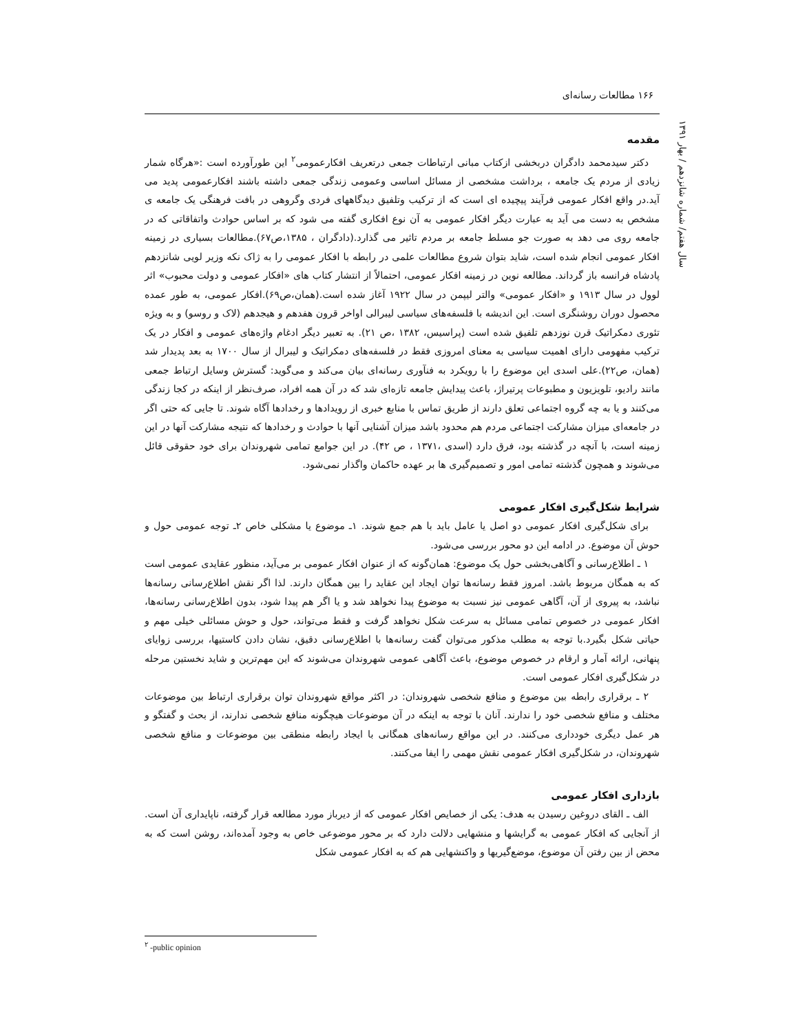۱۶۶ مطالعات رسانه‌ای
سال هفتم/ شماره شانزدهم / بهار ۱۳۹۱
مقدمه
دکتر سیدمحمد دادگران دربخشی ازکتاب مبانی ارتباطات جمعی درتعریف افکارعمومی<sup>۲</sup> این طورآورده است :«هرگاه شمار زیادی از مردم یک جامعه ، برداشت مشخصی از مسائل اساسی وعمومی زندگی جمعی داشته باشند افکارعمومی پدید می آید.در واقع افکار عمومی فرآیند پیچیده ای است که از ترکیب وتلفیق دیدگاههای فردی وگروهی در بافت فرهنگی یک جامعه ی مشخص به دست می آید به عبارت دیگر افکار عمومی به آن نوع افکاری گفته می شود که بر اساس حوادث واتفاقاتی که در جامعه روی می دهد به صورت جو مسلط جامعه بر مردم تاثیر می گذارد.(دادگران ، ۱۳۸۵،ص۶۷).مطالعات بسیاری در زمینه افکار عمومی انجام شده است، شاید بتوان شروع مطالعات علمی در رابطه با افکار عمومی را به ژاک نکه وزیر لویی شانزدهم پادشاه فرانسه باز گرداند. مطالعه نوین در زمینه افکار عمومی، احتمالاً از انتشار کتاب های «افکار عمومی و دولت محبوب» اثر لوول در سال ۱۹۱۳ و «افکار عمومی» والتر لیپمن در سال ۱۹۲۲ آغاز شده است.(همان،ص۶۹).افکار عمومی، به طور عمده محصول دوران روشنگری است. این اندیشه با فلسفه‌های سیاسی لیبرالی اواخر قرون هفدهم و هیجدهم (لاک و روسو) و به ویژه تئوری دمکراتیک قرن نوزدهم تلفیق شده است (پراسیس، ۱۳۸۲ ،ص ۲۱). به تعبیر دیگر ادغام واژه‌های عمومی و افکار در یک ترکیب مفهومی دارای اهمیت سیاسی به معنای امروزی فقط در فلسفه‌های دمکراتیک و لیبرال از سال ۱۷۰۰ به بعد پدیدار شد (همان، ص۲۲).علی اسدی این موضوع را با رویکرد به فنآوری رسانه‌ای بیان می‌کند و می‌گوید: گسترش وسایل ارتباط جمعی مانند رادیو، تلویزیون و مطبوعات پرتیراژ، باعث پیدایش جامعه تازه‌ای شد که در آن همه افراد، صرف‌نظر از اینکه در کجا زندگی می‌کنند و یا به چه گروه اجتماعی تعلق دارند از طریق تماس با منابع خبری از رویدادها و رخدادها آگاه شوند. تا جایی که حتی اگر در جامعه‌ای میزان مشارکت اجتماعی مردم هم محدود باشد میزان آشنایی آنها با حوادث و رخدادها که نتیجه مشارکت آنها در این زمینه است، با آنچه در گذشته بود، فرق دارد (اسدی ،۱۳۷۱ ، ص ۴۲). در این جوامع تمامی شهروندان برای خود حقوقی قائل می‌شوند و همچون گذشته تمامی امور و تصمیم‌گیری ها بر عهده حاکمان واگذار نمی‌شود.
شرایط شکل‌گیری افکار عمومی
برای شکل‌گیری افکار عمومی دو اصل یا عامل باید با هم جمع شوند. ۱ـ موضوع یا مشکلی خاص ۲ـ توجه عمومی حول و حوش آن موضوع. در ادامه این دو محور بررسی می‌شود.
۱ ـ اطلاع‌رسانی و آگاهی‌بخشی حول یک موضوع: همان‌گونه که از عنوان افکار عمومی بر می‌آید، منظور عقایدی عمومی است که به همگان مربوط باشد. امروز فقط رسانه‌ها توان ایجاد این عقاید را بین همگان دارند. لذا اگر نقش اطلاع‌رسانی رسانه‌ها نباشد، به پیروی از آن، آگاهی عمومی نیز نسبت به موضوع پیدا نخواهد شد و یا اگر هم پیدا شود، بدون اطلاع‌رسانی رسانه‌ها، افکار عمومی در خصوص تمامی مسائل به سرعت شکل نخواهد گرفت و فقط می‌تواند، حول و حوش مسائلی خیلی مهم و حیاتی شکل بگیرد.با توجه به مطلب مذکور می‌توان گفت رسانه‌ها با اطلاع‌رسانی دقیق، نشان دادن کاستیها، بررسی زوایای پنهانی، ارائه آمار و ارقام در خصوص موضوع، باعث آگاهی عمومی شهروندان می‌شوند که این مهم‌ترین و شاید نخستین مرحله در شکل‌گیری افکار عمومی است.
۲ ـ برقراری رابطه بین موضوع و منافع شخصی شهروندان: در اکثر مواقع شهروندان توان برقراری ارتباط بین موضوعات مختلف و منافع شخصی خود را ندارند. آنان با توجه به اینکه در آن موضوعات هیچگونه منافع شخصی ندارند، از بحث و گفتگو و هر عمل دیگری خودداری می‌کنند. در این مواقع رسانه‌های همگانی با ایجاد رابطه منطقی بین موضوعات و منافع شخصی شهروندان، در شکل‌گیری افکار عمومی نقش مهمی را ایفا می‌کنند.
بازداری افکار عمومی
الف ـ القای دروغین رسیدن به هدف: یکی از خصایص افکار عمومی که از دیرباز مورد مطالعه قرار گرفته، ناپایداری آن است. از آنجایی که افکار عمومی به گرایشها و منشهایی دلالت دارد که بر محور موضوعی خاص به وجود آمده‌اند، روشن است که به محض از بین رفتن آن موضوع، موضع‌گیریها و واکنشهایی هم که به افکار عمومی شکل
<sup>۲</sup> -public opinion